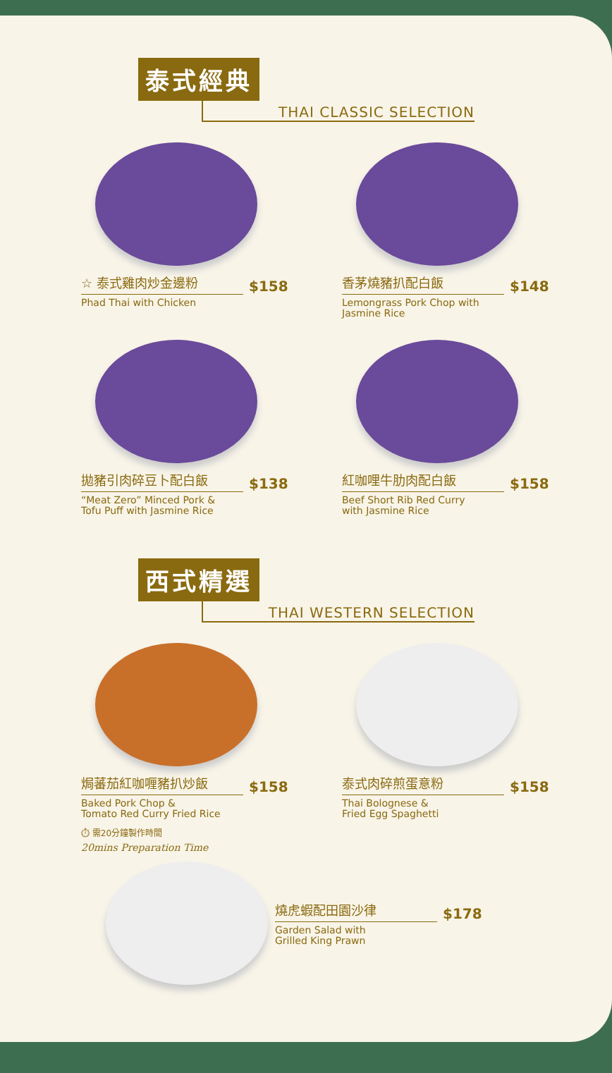泰式經典
THAI CLASSIC SELECTION
☆ 泰式雞肉炒金邊粉 $158
Phad Thai with Chicken
香茅燒豬扒配白飯 $148
Lemongrass Pork Chop with
Jasmine Rice
拋豬引肉碎豆卜配白飯 $138
“Meat Zero” Minced Pork &
Tofu Puff with Jasmine Rice
紅咖哩牛肋肉配白飯 $158
Beef Short Rib Red Curry
with Jasmine Rice
西式精選
THAI WESTERN SELECTION
焗蕃茄紅咖喱豬扒炒飯 $158
Baked Pork Chop &
Tomato Red Curry Fried Rice
⏱ 需20分鐘製作時間
20mins Preparation Time
泰式肉碎煎蛋意粉 $158
Thai Bolognese &
Fried Egg Spaghetti
燒虎蝦配田園沙律 $178
Garden Salad with
Grilled King Prawn